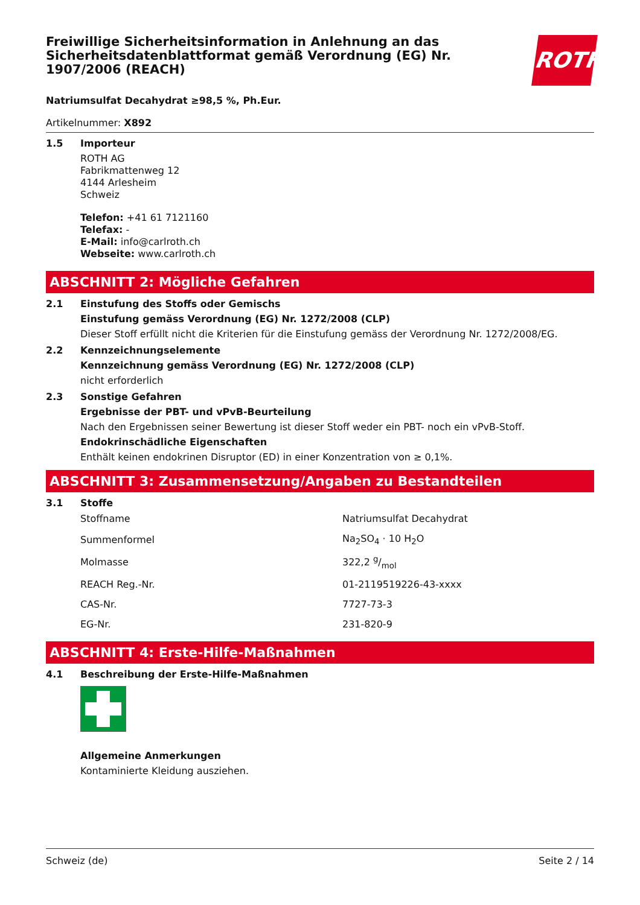ROTH
Freiwillige Sicherheitsinformation in Anlehnung an das Sicherheitsdatenblattformat gemäß Verordnung (EG) Nr. 1907/2006 (REACH)
Natriumsulfat Decahydrat ≥98,5 %, Ph.Eur.
Artikelnummer: X892
1.5 Importeur
ROTH AG
Fabrikmattenweg 12
4144 Arlesheim
Schweiz
Telefon: +41 61 7121160
Telefax: -
E-Mail: info@carlroth.ch
Webseite: www.carlroth.ch
ABSCHNITT 2: Mögliche Gefahren
2.1 Einstufung des Stoffs oder Gemischs
Einstufung gemäss Verordnung (EG) Nr. 1272/2008 (CLP)
Dieser Stoff erfüllt nicht die Kriterien für die Einstufung gemäss der Verordnung Nr. 1272/2008/EG.
2.2 Kennzeichnungselemente
Kennzeichnung gemäss Verordnung (EG) Nr. 1272/2008 (CLP)
nicht erforderlich
2.3 Sonstige Gefahren
Ergebnisse der PBT- und vPvB-Beurteilung
Nach den Ergebnissen seiner Bewertung ist dieser Stoff weder ein PBT- noch ein vPvB-Stoff.
Endokrinschädliche Eigenschaften
Enthält keinen endokrinen Disruptor (ED) in einer Konzentration von ≥ 0,1%.
ABSCHNITT 3: Zusammensetzung/Angaben zu Bestandteilen
3.1 Stoffe
| Stoffname | Natriumsulfat Decahydrat |
| Summenformel | Na<sub>2</sub>SO<sub>4</sub> · 10 H<sub>2</sub>O |
| Molmasse | 322,2 g/mol |
| REACH Reg.-Nr. | 01-2119519226-43-xxxx |
| CAS-Nr. | 7727-73-3 |
| EG-Nr. | 231-820-9 |
ABSCHNITT 4: Erste-Hilfe-Maßnahmen
4.1 Beschreibung der Erste-Hilfe-Maßnahmen
Allgemeine Anmerkungen
Kontaminierte Kleidung ausziehen.
Schweiz (de) Seite 2 / 14